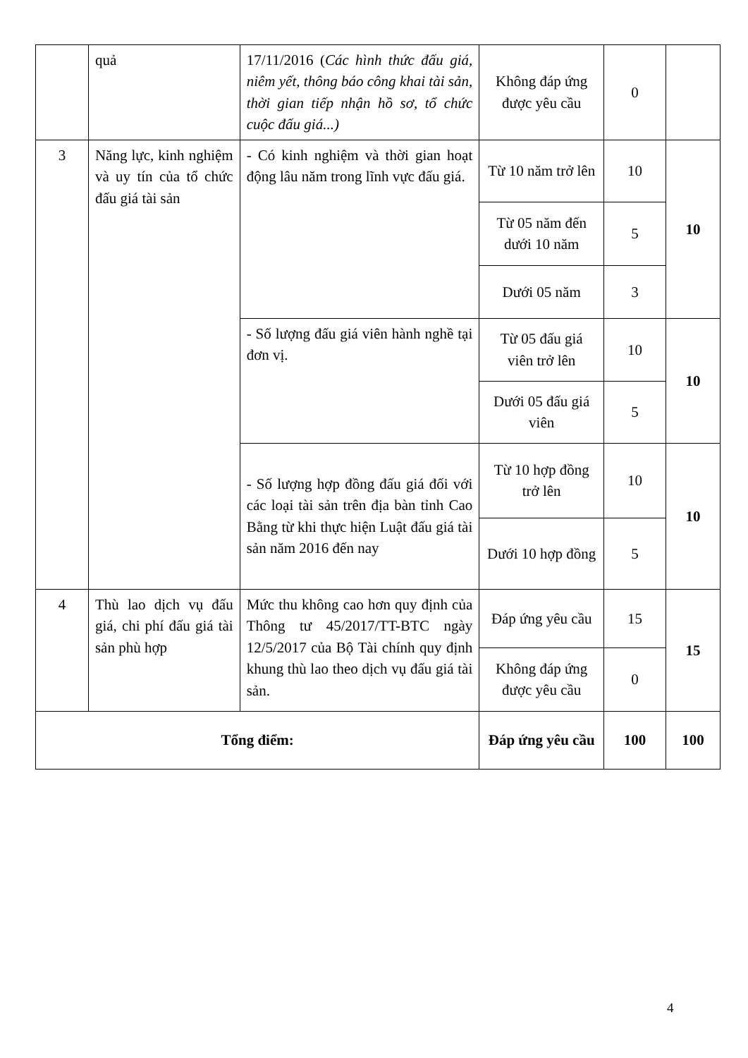| | quả | 17/11/2016 ( Các hình thức đấu giá, niêm yết, thông báo công khai tài sản, thời gian tiếp nhận hồ sơ, tổ chức cuộc đấu giá...) | Không đáp ứng được yêu cầu | 0 | |
| 3 | Năng lực, kinh nghiệm và uy tín của tổ chức đấu giá tài sản | - Có kinh nghiệm và thời gian hoạt động lâu năm trong lĩnh vực đấu giá. | Từ 10 năm trở lên | 10 | 10 |
| | | | Từ 05 năm đến dưới 10 năm | 5 | |
| | | | Dưới 05 năm | 3 | |
| | | - Số lượng đấu giá viên hành nghề tại đơn vị. | Từ 05 đấu giá viên trở lên | 10 | 10 |
| | | | Dưới 05 đấu giá viên | 5 | |
| | | - Số lượng hợp đồng đấu giá đối với các loại tài sản trên địa bàn tỉnh Cao Bằng từ khi thực hiện Luật đấu giá tài sản năm 2016 đến nay | Từ 10 hợp đồng trở lên | 10 | 10 |
| | | | Dưới 10 hợp đồng | 5 | |
| 4 | Thù lao dịch vụ đấu giá, chi phí đấu giá tài sản phù hợp | Mức thu không cao hơn quy định của Thông tư 45/2017/TT-BTC ngày 12/5/2017 của Bộ Tài chính quy định khung thù lao theo dịch vụ đấu giá tài sản. | Đáp ứng yêu cầu | 15 | 15 |
| | | | Không đáp ứng được yêu cầu | 0 | |
| Tổng điểm: | | | Đáp ứng yêu cầu | 100 | 100 |
4